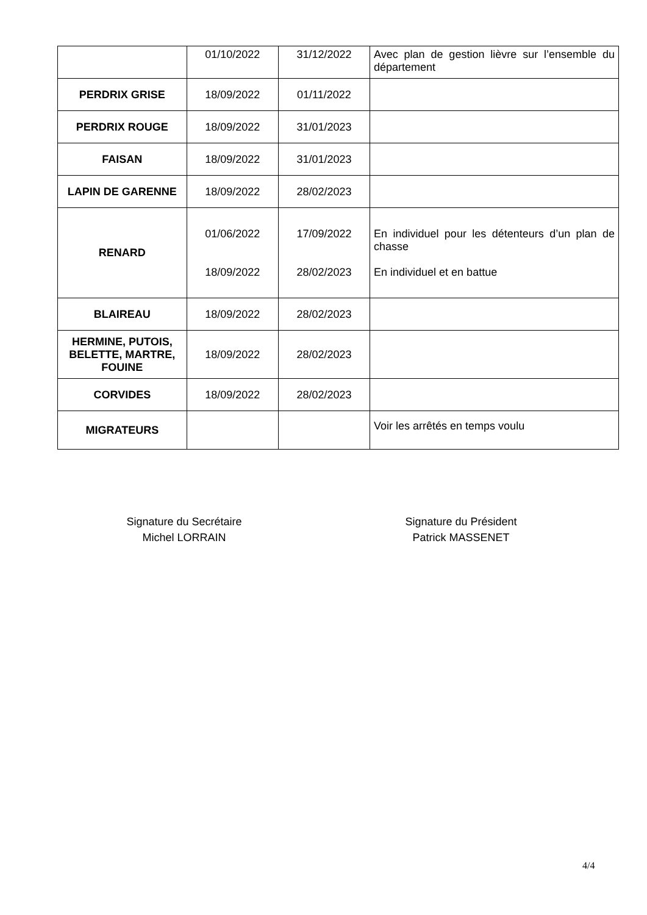| | 01/10/2022 | 31/12/2022 | Avec plan de gestion lièvre sur l’ensemble du département |
| PERDRIX GRISE | 18/09/2022 | 01/11/2022 | |
| PERDRIX ROUGE | 18/09/2022 | 31/01/2023 | |
| FAISAN | 18/09/2022 | 31/01/2023 | |
| LAPIN DE GARENNE | 18/09/2022 | 28/02/2023 | |
| RENARD | 01/06/2022 18/09/2022 | 17/09/2022 28/02/2023 | En individuel pour les détenteurs d’un plan de chasse En individuel et en battue |
| BLAIREAU | 18/09/2022 | 28/02/2023 | |
| HERMINE, PUTOIS, BELETTE, MARTRE, FOUINE | 18/09/2022 | 28/02/2023 | |
| CORVIDES | 18/09/2022 | 28/02/2023 | |
| MIGRATEURS | | | Voir les arrêtés en temps voulu |
Signature du Secrétaire
Michel LORRAIN
Signature du Président
Patrick MASSENET
4/4